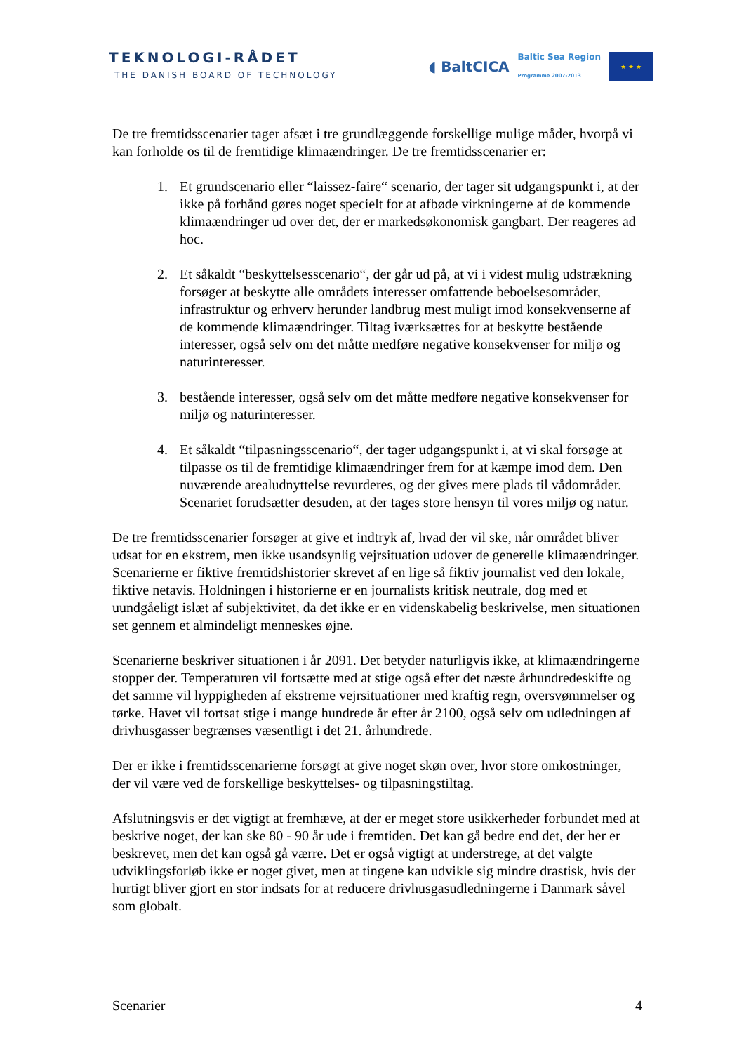TEKNOLOGI-RÅDET
THE DANISH BOARD OF TECHNOLOGY
◖ BaltCICA Baltic Sea Region
Programme 2007-2013
★ ★ ★
De tre fremtidsscenarier tager afsæt i tre grundlæggende forskellige mulige måder, hvorpå vi kan forholde os til de fremtidige klimaændringer. De tre fremtidsscenarier er:
1. Et grundscenario eller “laissez-faire“ scenario, der tager sit udgangspunkt i, at der ikke på forhånd gøres noget specielt for at afbøde virkningerne af de kommende klimaændringer ud over det, der er markedsøkonomisk gangbart. Der reageres ad hoc.
2. Et såkaldt “beskyttelsesscenario“, der går ud på, at vi i videst mulig udstrækning forsøger at beskytte alle områdets interesser omfattende beboelsesområder, infrastruktur og erhverv herunder landbrug mest muligt imod konsekvenserne af de kommende klimaændringer. Tiltag iværksættes for at beskytte bestående interesser, også selv om det måtte medføre negative konsekvenser for miljø og naturinteresser.
3. bestående interesser, også selv om det måtte medføre negative konsekvenser for miljø og naturinteresser.
4. Et såkaldt “tilpasningsscenario“, der tager udgangspunkt i, at vi skal forsøge at tilpasse os til de fremtidige klimaændringer frem for at kæmpe imod dem. Den nuværende arealudnyttelse revurderes, og der gives mere plads til vådområder. Scenariet forudsætter desuden, at der tages store hensyn til vores miljø og natur.
De tre fremtidsscenarier forsøger at give et indtryk af, hvad der vil ske, når området bliver udsat for en ekstrem, men ikke usandsynlig vejrsituation udover de generelle klimaændringer. Scenarierne er fiktive fremtidshistorier skrevet af en lige så fiktiv journalist ved den lokale, fiktive netavis. Holdningen i historierne er en journalists kritisk neutrale, dog med et uundgåeligt islæt af subjektivitet, da det ikke er en videnskabelig beskrivelse, men situationen set gennem et almindeligt menneskes øjne.
Scenarierne beskriver situationen i år 2091. Det betyder naturligvis ikke, at klimaændringerne stopper der. Temperaturen vil fortsætte med at stige også efter det næste århundredeskifte og det samme vil hyppigheden af ekstreme vejrsituationer med kraftig regn, oversvømmelser og tørke. Havet vil fortsat stige i mange hundrede år efter år 2100, også selv om udledningen af drivhusgasser begrænses væsentligt i det 21. århundrede.
Der er ikke i fremtidsscenarierne forsøgt at give noget skøn over, hvor store omkostninger, der vil være ved de forskellige beskyttelses- og tilpasningstiltag.
Afslutningsvis er det vigtigt at fremhæve, at der er meget store usikkerheder forbundet med at beskrive noget, der kan ske 80 - 90 år ude i fremtiden. Det kan gå bedre end det, der her er beskrevet, men det kan også gå værre. Det er også vigtigt at understrege, at det valgte udviklingsforløb ikke er noget givet, men at tingene kan udvikle sig mindre drastisk, hvis der hurtigt bliver gjort en stor indsats for at reducere drivhusgasudledningerne i Danmark såvel som globalt.
Scenarier 4